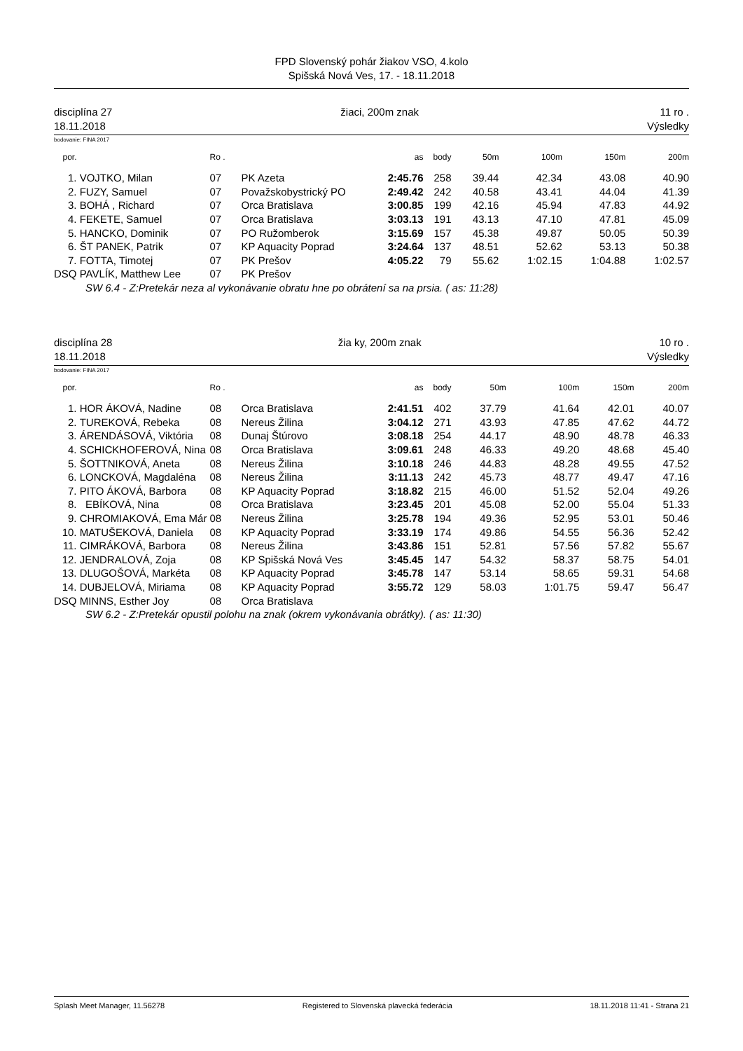FPD Slovenský pohár žiakov VSO, 4.kolo
Spišská Nová Ves, 17. - 18.11.2018
disciplína 27
18.11.2018 žiaci, 200m znak 11 ro .
Výsledky
bodovanie: FINA 2017
| por. | | Ro . | | as | body | 50m | 100m | 150m | 200m |
| --- | --- | --- | --- | --- | --- | --- | --- | --- | --- |
| 1. | VOJTKO, Milan | 07 | PK Azeta | 2:45.76 | 258 | 39.44 | 42.34 | 43.08 | 40.90 |
| 2. | FUZY, Samuel | 07 | Považskobystrický PO | 2:49.42 | 242 | 40.58 | 43.41 | 44.04 | 41.39 |
| 3. | BOHÁ , Richard | 07 | Orca Bratislava | 3:00.85 | 199 | 42.16 | 45.94 | 47.83 | 44.92 |
| 4. | FEKETE, Samuel | 07 | Orca Bratislava | 3:03.13 | 191 | 43.13 | 47.10 | 47.81 | 45.09 |
| 5. | HANCKO, Dominik | 07 | PO Ružomberok | 3:15.69 | 157 | 45.38 | 49.87 | 50.05 | 50.39 |
| 6. | ŠT PANEK, Patrik | 07 | KP Aquacity Poprad | 3:24.64 | 137 | 48.51 | 52.62 | 53.13 | 50.38 |
| 7. | FOTTA, Timotej | 07 | PK Prešov | 4:05.22 | 79 | 55.62 | 1:02.15 | 1:04.88 | 1:02.57 |
| DSQ | PAVLÍK, Matthew Lee | 07 | PK Prešov | | | | | | |
| SW 6.4 - Z:Pretekár neza al vykonávanie obratu hne po obrátení sa na prsia. ( as: 11:28) | | | | | | | | | |
disciplína 28
18.11.2018 žia ky, 200m znak 10 ro .
Výsledky
bodovanie: FINA 2017
| por. | | Ro . | | as | body | 50m | 100m | 150m | 200m |
| --- | --- | --- | --- | --- | --- | --- | --- | --- | --- |
| 1. | HOR ÁKOVÁ, Nadine | 08 | Orca Bratislava | 2:41.51 | 402 | 37.79 | 41.64 | 42.01 | 40.07 |
| 2. | TUREKOVÁ, Rebeka | 08 | Nereus Žilina | 3:04.12 | 271 | 43.93 | 47.85 | 47.62 | 44.72 |
| 3. | ÁRENDÁSOVÁ, Viktória | 08 | Dunaj Štúrovo | 3:08.18 | 254 | 44.17 | 48.90 | 48.78 | 46.33 |
| 4. | SCHICKHOFEROVÁ, Nina | 08 | Orca Bratislava | 3:09.61 | 248 | 46.33 | 49.20 | 48.68 | 45.40 |
| 5. | ŠOTTNIKOVÁ, Aneta | 08 | Nereus Žilina | 3:10.18 | 246 | 44.83 | 48.28 | 49.55 | 47.52 |
| 6. | LONCKOVÁ, Magdaléna | 08 | Nereus Žilina | 3:11.13 | 242 | 45.73 | 48.77 | 49.47 | 47.16 |
| 7. | PITO ÁKOVÁ, Barbora | 08 | KP Aquacity Poprad | 3:18.82 | 215 | 46.00 | 51.52 | 52.04 | 49.26 |
| 8. | EBÍKOVÁ, Nina | 08 | Orca Bratislava | 3:23.45 | 201 | 45.08 | 52.00 | 55.04 | 51.33 |
| 9. | CHROMIAKOVÁ, Ema Már | 08 | Nereus Žilina | 3:25.78 | 194 | 49.36 | 52.95 | 53.01 | 50.46 |
| 10. | MATUŠEKOVÁ, Daniela | 08 | KP Aquacity Poprad | 3:33.19 | 174 | 49.86 | 54.55 | 56.36 | 52.42 |
| 11. | CIMRÁKOVÁ, Barbora | 08 | Nereus Žilina | 3:43.86 | 151 | 52.81 | 57.56 | 57.82 | 55.67 |
| 12. | JENDRALOVÁ, Zoja | 08 | KP Spišská Nová Ves | 3:45.45 | 147 | 54.32 | 58.37 | 58.75 | 54.01 |
| 13. | DLUGOŠOVÁ, Markéta | 08 | KP Aquacity Poprad | 3:45.78 | 147 | 53.14 | 58.65 | 59.31 | 54.68 |
| 14. | DUBJELOVÁ, Miriama | 08 | KP Aquacity Poprad | 3:55.72 | 129 | 58.03 | 1:01.75 | 59.47 | 56.47 |
| DSQ | MINNS, Esther Joy | 08 | Orca Bratislava | | | | | | |
| SW 6.2 - Z:Pretekár opustil polohu na znak (okrem vykonávania obrátky). ( as: 11:30) | | | | | | | | | |
Splash Meet Manager, 11.56278 Registered to Slovenská plavecká federácia 18.11.2018 11:41 - Strana 21